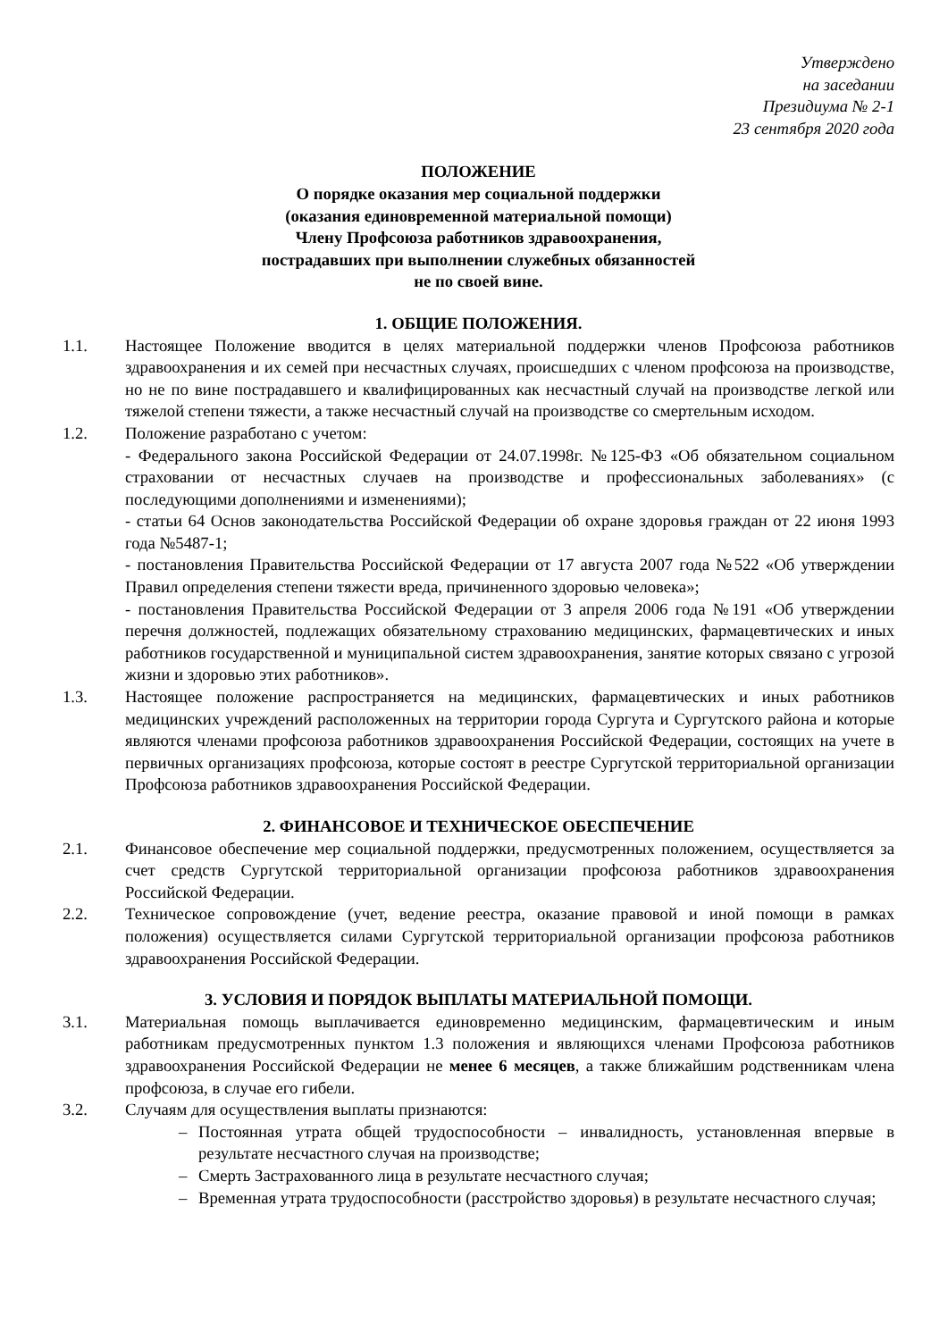Утверждено
на заседании
Президиума № 2-1
23 сентября 2020 года
ПОЛОЖЕНИЕ
О порядке оказания мер социальной поддержки
(оказания единовременной материальной помощи)
Члену Профсоюза работников здравоохранения,
пострадавших при выполнении служебных обязанностей
не по своей вине.
1. ОБЩИЕ ПОЛОЖЕНИЯ.
1.1. Настоящее Положение вводится в целях материальной поддержки членов Профсоюза работников здравоохранения и их семей при несчастных случаях, происшедших с членом профсоюза на производстве, но не по вине пострадавшего и квалифицированных как несчастный случай на производстве легкой или тяжелой степени тяжести, а также несчастный случай на производстве со смертельным исходом.
1.2. Положение разработано с учетом:
- Федерального закона Российской Федерации от 24.07.1998г. №125-ФЗ «Об обязательном социальном страховании от несчастных случаев на производстве и профессиональных заболеваниях» (с последующими дополнениями и изменениями);
- статьи 64 Основ законодательства Российской Федерации об охране здоровья граждан от 22 июня 1993 года №5487-1;
- постановления Правительства Российской Федерации от 17 августа 2007 года №522 «Об утверждении Правил определения степени тяжести вреда, причиненного здоровью человека»;
- постановления Правительства Российской Федерации от 3 апреля 2006 года №191 «Об утверждении перечня должностей, подлежащих обязательному страхованию медицинских, фармацевтических и иных работников государственной и муниципальной систем здравоохранения, занятие которых связано с угрозой жизни и здоровью этих работников».
1.3. Настоящее положение распространяется на медицинских, фармацевтических и иных работников медицинских учреждений расположенных на территории города Сургута и Сургутского района и которые являются членами профсоюза работников здравоохранения Российской Федерации, состоящих на учете в первичных организациях профсоюза, которые состоят в реестре Сургутской территориальной организации Профсоюза работников здравоохранения Российской Федерации.
2. ФИНАНСОВОЕ И ТЕХНИЧЕСКОЕ ОБЕСПЕЧЕНИЕ
2.1. Финансовое обеспечение мер социальной поддержки, предусмотренных положением, осуществляется за счет средств Сургутской территориальной организации профсоюза работников здравоохранения Российской Федерации.
2.2. Техническое сопровождение (учет, ведение реестра, оказание правовой и иной помощи в рамках положения) осуществляется силами Сургутской территориальной организации профсоюза работников здравоохранения Российской Федерации.
3. УСЛОВИЯ И ПОРЯДОК ВЫПЛАТЫ МАТЕРИАЛЬНОЙ ПОМОЩИ.
3.1. Материальная помощь выплачивается единовременно медицинским, фармацевтическим и иным работникам предусмотренных пунктом 1.3 положения и являющихся членами Профсоюза работников здравоохранения Российской Федерации не менее 6 месяцев, а также ближайшим родственникам члена профсоюза, в случае его гибели.
3.2. Случаям для осуществления выплаты признаются:
– Постоянная утрата общей трудоспособности – инвалидность, установленная впервые в результате несчастного случая на производстве;
– Смерть Застрахованного лица в результате несчастного случая;
– Временная утрата трудоспособности (расстройство здоровья) в результате несчастного случая;